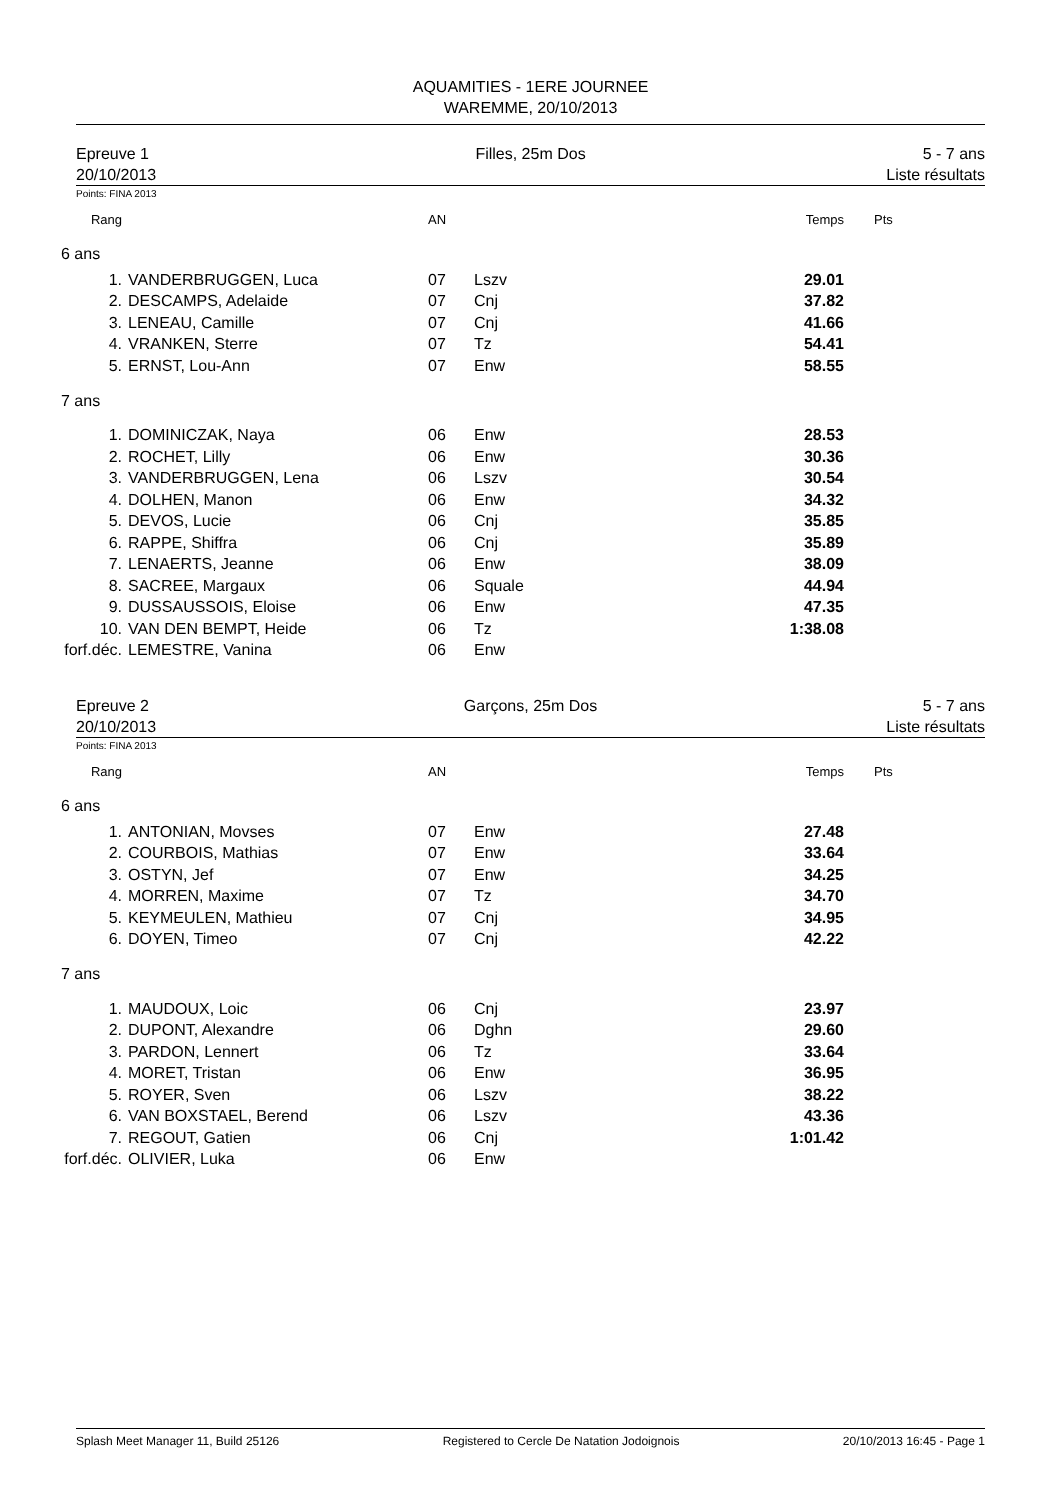AQUAMITIES - 1ERE JOURNEE
WAREMME, 20/10/2013
Epreuve 1
20/10/2013
Filles, 25m Dos 5 - 7 ans
Liste résultats
Points: FINA 2013
| Rang | | AN | | Temps | Pts |
| 6 ans | | | | | |
| 1. | VANDERBRUGGEN, Luca | 07 | Lszv | 29.01 | |
| 2. | DESCAMPS, Adelaide | 07 | Cnj | 37.82 | |
| 3. | LENEAU, Camille | 07 | Cnj | 41.66 | |
| 4. | VRANKEN, Sterre | 07 | Tz | 54.41 | |
| 5. | ERNST, Lou-Ann | 07 | Enw | 58.55 | |
| 7 ans | | | | | |
| 1. | DOMINICZAK, Naya | 06 | Enw | 28.53 | |
| 2. | ROCHET, Lilly | 06 | Enw | 30.36 | |
| 3. | VANDERBRUGGEN, Lena | 06 | Lszv | 30.54 | |
| 4. | DOLHEN, Manon | 06 | Enw | 34.32 | |
| 5. | DEVOS, Lucie | 06 | Cnj | 35.85 | |
| 6. | RAPPE, Shiffra | 06 | Cnj | 35.89 | |
| 7. | LENAERTS, Jeanne | 06 | Enw | 38.09 | |
| 8. | SACREE, Margaux | 06 | Squale | 44.94 | |
| 9. | DUSSAUSSOIS, Eloise | 06 | Enw | 47.35 | |
| 10. | VAN DEN BEMPT, Heide | 06 | Tz | 1:38.08 | |
| forf.déc. | LEMESTRE, Vanina | 06 | Enw | | |
Epreuve 2
20/10/2013
Garçons, 25m Dos 5 - 7 ans
Liste résultats
Points: FINA 2013
| Rang | | AN | | Temps | Pts |
| 6 ans | | | | | |
| 1. | ANTONIAN, Movses | 07 | Enw | 27.48 | |
| 2. | COURBOIS, Mathias | 07 | Enw | 33.64 | |
| 3. | OSTYN, Jef | 07 | Enw | 34.25 | |
| 4. | MORREN, Maxime | 07 | Tz | 34.70 | |
| 5. | KEYMEULEN, Mathieu | 07 | Cnj | 34.95 | |
| 6. | DOYEN, Timeo | 07 | Cnj | 42.22 | |
| 7 ans | | | | | |
| 1. | MAUDOUX, Loic | 06 | Cnj | 23.97 | |
| 2. | DUPONT, Alexandre | 06 | Dghn | 29.60 | |
| 3. | PARDON, Lennert | 06 | Tz | 33.64 | |
| 4. | MORET, Tristan | 06 | Enw | 36.95 | |
| 5. | ROYER, Sven | 06 | Lszv | 38.22 | |
| 6. | VAN BOXSTAEL, Berend | 06 | Lszv | 43.36 | |
| 7. | REGOUT, Gatien | 06 | Cnj | 1:01.42 | |
| forf.déc. | OLIVIER, Luka | 06 | Enw | | |
Splash Meet Manager 11, Build 25126 Registered to Cercle De Natation Jodoignois 20/10/2013 16:45 - Page 1